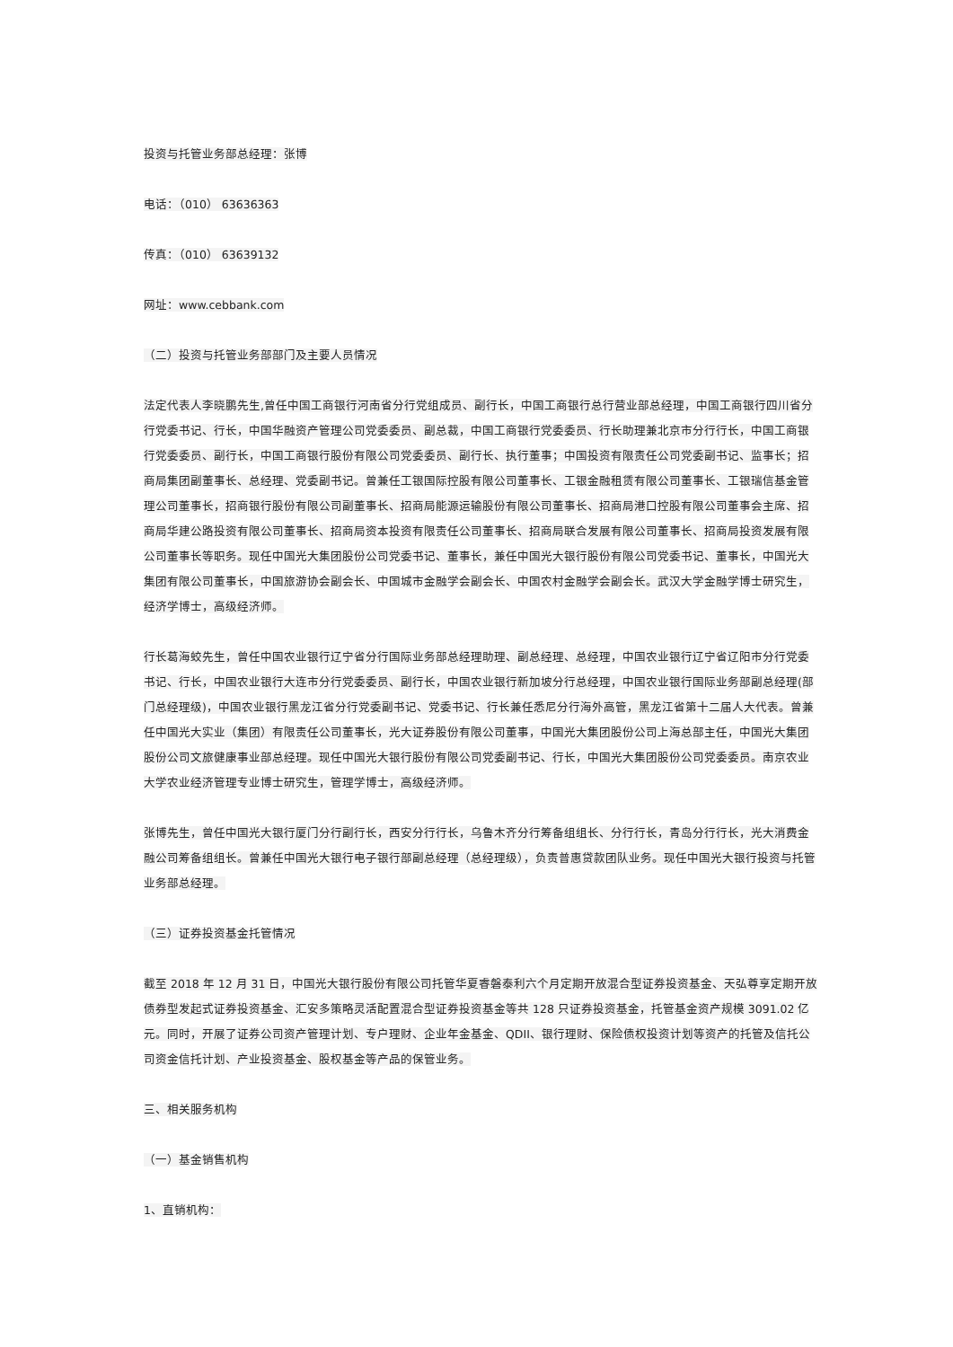投资与托管业务部总经理：张博
电话：（010） 63636363
传真：（010） 63639132
网址：www.cebbank.com
（二）投资与托管业务部部门及主要人员情况
法定代表人李晓鹏先生,曾任中国工商银行河南省分行党组成员、副行长，中国工商银行总行营业部总经理，中国工商银行四川省分行党委书记、行长，中国华融资产管理公司党委委员、副总裁，中国工商银行党委委员、行长助理兼北京市分行行长，中国工商银行党委委员、副行长，中国工商银行股份有限公司党委委员、副行长、执行董事；中国投资有限责任公司党委副书记、监事长；招商局集团副董事长、总经理、党委副书记。曾兼任工银国际控股有限公司董事长、工银金融租赁有限公司董事长、工银瑞信基金管理公司董事长，招商银行股份有限公司副董事长、招商局能源运输股份有限公司董事长、招商局港口控股有限公司董事会主席、招商局华建公路投资有限公司董事长、招商局资本投资有限责任公司董事长、招商局联合发展有限公司董事长、招商局投资发展有限公司董事长等职务。现任中国光大集团股份公司党委书记、董事长，兼任中国光大银行股份有限公司党委书记、董事长，中国光大集团有限公司董事长，中国旅游协会副会长、中国城市金融学会副会长、中国农村金融学会副会长。武汉大学金融学博士研究生，经济学博士，高级经济师。
行长葛海蛟先生，曾任中国农业银行辽宁省分行国际业务部总经理助理、副总经理、总经理，中国农业银行辽宁省辽阳市分行党委书记、行长，中国农业银行大连市分行党委委员、副行长，中国农业银行新加坡分行总经理，中国农业银行国际业务部副总经理(部门总经理级)，中国农业银行黑龙江省分行党委副书记、党委书记、行长兼任悉尼分行海外高管，黑龙江省第十二届人大代表。曾兼任中国光大实业（集团）有限责任公司董事长，光大证券股份有限公司董事，中国光大集团股份公司上海总部主任，中国光大集团股份公司文旅健康事业部总经理。现任中国光大银行股份有限公司党委副书记、行长，中国光大集团股份公司党委委员。南京农业大学农业经济管理专业博士研究生，管理学博士，高级经济师。
张博先生，曾任中国光大银行厦门分行副行长，西安分行行长，乌鲁木齐分行筹备组组长、分行行长，青岛分行行长，光大消费金融公司筹备组组长。曾兼任中国光大银行电子银行部副总经理（总经理级），负责普惠贷款团队业务。现任中国光大银行投资与托管业务部总经理。
（三）证券投资基金托管情况
截至 2018 年 12 月 31 日，中国光大银行股份有限公司托管华夏睿磐泰利六个月定期开放混合型证券投资基金、天弘尊享定期开放债券型发起式证券投资基金、汇安多策略灵活配置混合型证券投资基金等共 128 只证券投资基金，托管基金资产规模 3091.02 亿元。同时，开展了证券公司资产管理计划、专户理财、企业年金基金、QDII、银行理财、保险债权投资计划等资产的托管及信托公司资金信托计划、产业投资基金、股权基金等产品的保管业务。
三、相关服务机构
（一）基金销售机构
1、直销机构：